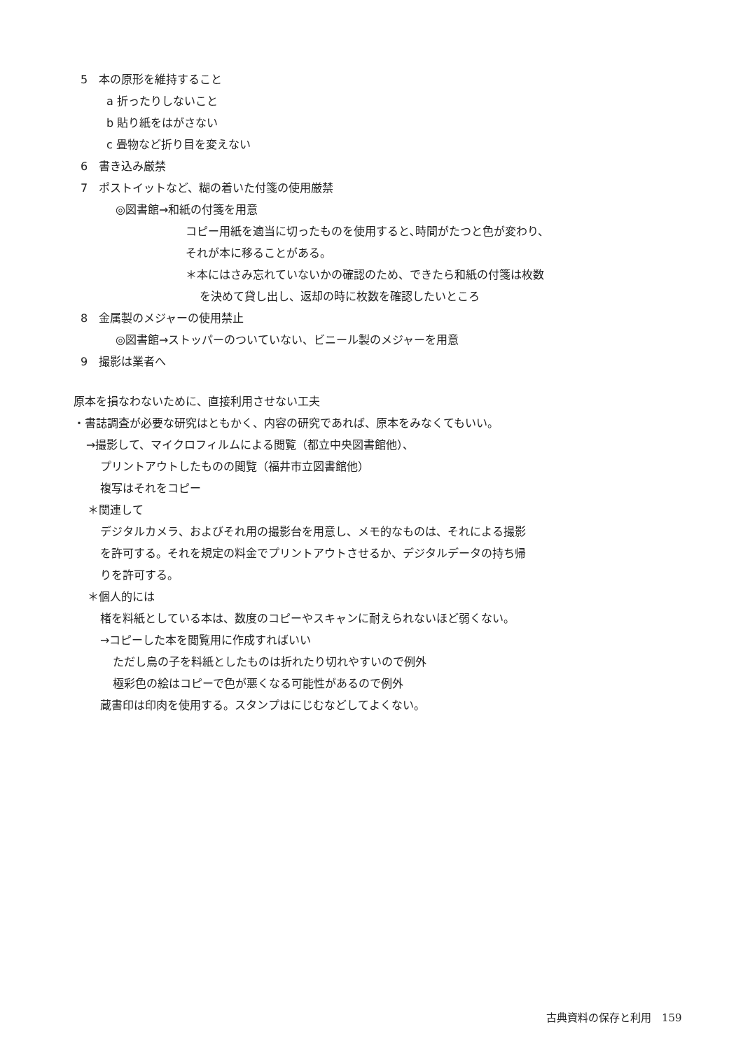5　本の原形を維持すること
a 折ったりしないこと
b 貼り紙をはがさない
c 畳物など折り目を変えない
6　書き込み厳禁
7　ポストイットなど、糊の着いた付箋の使用厳禁
◎図書館→和紙の付箋を用意
コピー用紙を適当に切ったものを使用すると､時間がたつと色が変わり、
それが本に移ることがある。
＊本にはさみ忘れていないかの確認のため、できたら和紙の付箋は枚数
を決めて貸し出し、返却の時に枚数を確認したいところ
8　金属製のメジャーの使用禁止
◎図書館→ストッパーのついていない、ビニール製のメジャーを用意
9　撮影は業者へ
原本を損なわないために、直接利用させない工夫
・書誌調査が必要な研究はともかく、内容の研究であれば、原本をみなくてもいい。
→撮影して、マイクロフィルムによる閲覧（都立中央図書館他）、
プリントアウトしたものの閲覧（福井市立図書館他）
複写はそれをコピー
＊関連して
デジタルカメラ、およびそれ用の撮影台を用意し、メモ的なものは、それによる撮影
を許可する。それを規定の料金でプリントアウトさせるか、デジタルデータの持ち帰
りを許可する。
＊個人的には
楮を料紙としている本は、数度のコピーやスキャンに耐えられないほど弱くない。
→コピーした本を閲覧用に作成すればいい
ただし鳥の子を料紙としたものは折れたり切れやすいので例外
極彩色の絵はコピーで色が悪くなる可能性があるので例外
蔵書印は印肉を使用する。スタンプはにじむなどしてよくない。
古典資料の保存と利用　159